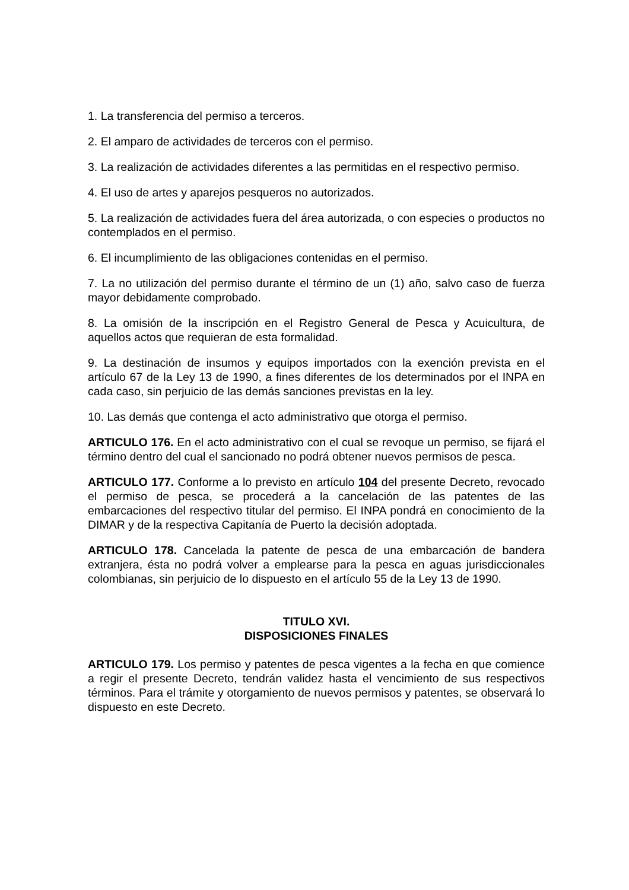1. La transferencia del permiso a terceros.
2. El amparo de actividades de terceros con el permiso.
3. La realización de actividades diferentes a las permitidas en el respectivo permiso.
4. El uso de artes y aparejos pesqueros no autorizados.
5. La realización de actividades fuera del área autorizada, o con especies o productos no contemplados en el permiso.
6. El incumplimiento de las obligaciones contenidas en el permiso.
7. La no utilización del permiso durante el término de un (1) año, salvo caso de fuerza mayor debidamente comprobado.
8. La omisión de la inscripción en el Registro General de Pesca y Acuicultura, de aquellos actos que requieran de esta formalidad.
9. La destinación de insumos y equipos importados con la exención prevista en el artículo 67 de la Ley 13 de 1990, a fines diferentes de los determinados por el INPA en cada caso, sin perjuicio de las demás sanciones previstas en la ley.
10. Las demás que contenga el acto administrativo que otorga el permiso.
ARTICULO 176. En el acto administrativo con el cual se revoque un permiso, se fijará el término dentro del cual el sancionado no podrá obtener nuevos permisos de pesca.
ARTICULO 177. Conforme a lo previsto en artículo 104 del presente Decreto, revocado el permiso de pesca, se procederá a la cancelación de las patentes de las embarcaciones del respectivo titular del permiso. El INPA pondrá en conocimiento de la DIMAR y de la respectiva Capitanía de Puerto la decisión adoptada.
ARTICULO 178. Cancelada la patente de pesca de una embarcación de bandera extranjera, ésta no podrá volver a emplearse para la pesca en aguas jurisdiccionales colombianas, sin perjuicio de lo dispuesto en el artículo 55 de la Ley 13 de 1990.
TITULO XVI.
DISPOSICIONES FINALES
ARTICULO 179. Los permiso y patentes de pesca vigentes a la fecha en que comience a regir el presente Decreto, tendrán validez hasta el vencimiento de sus respectivos términos. Para el trámite y otorgamiento de nuevos permisos y patentes, se observará lo dispuesto en este Decreto.